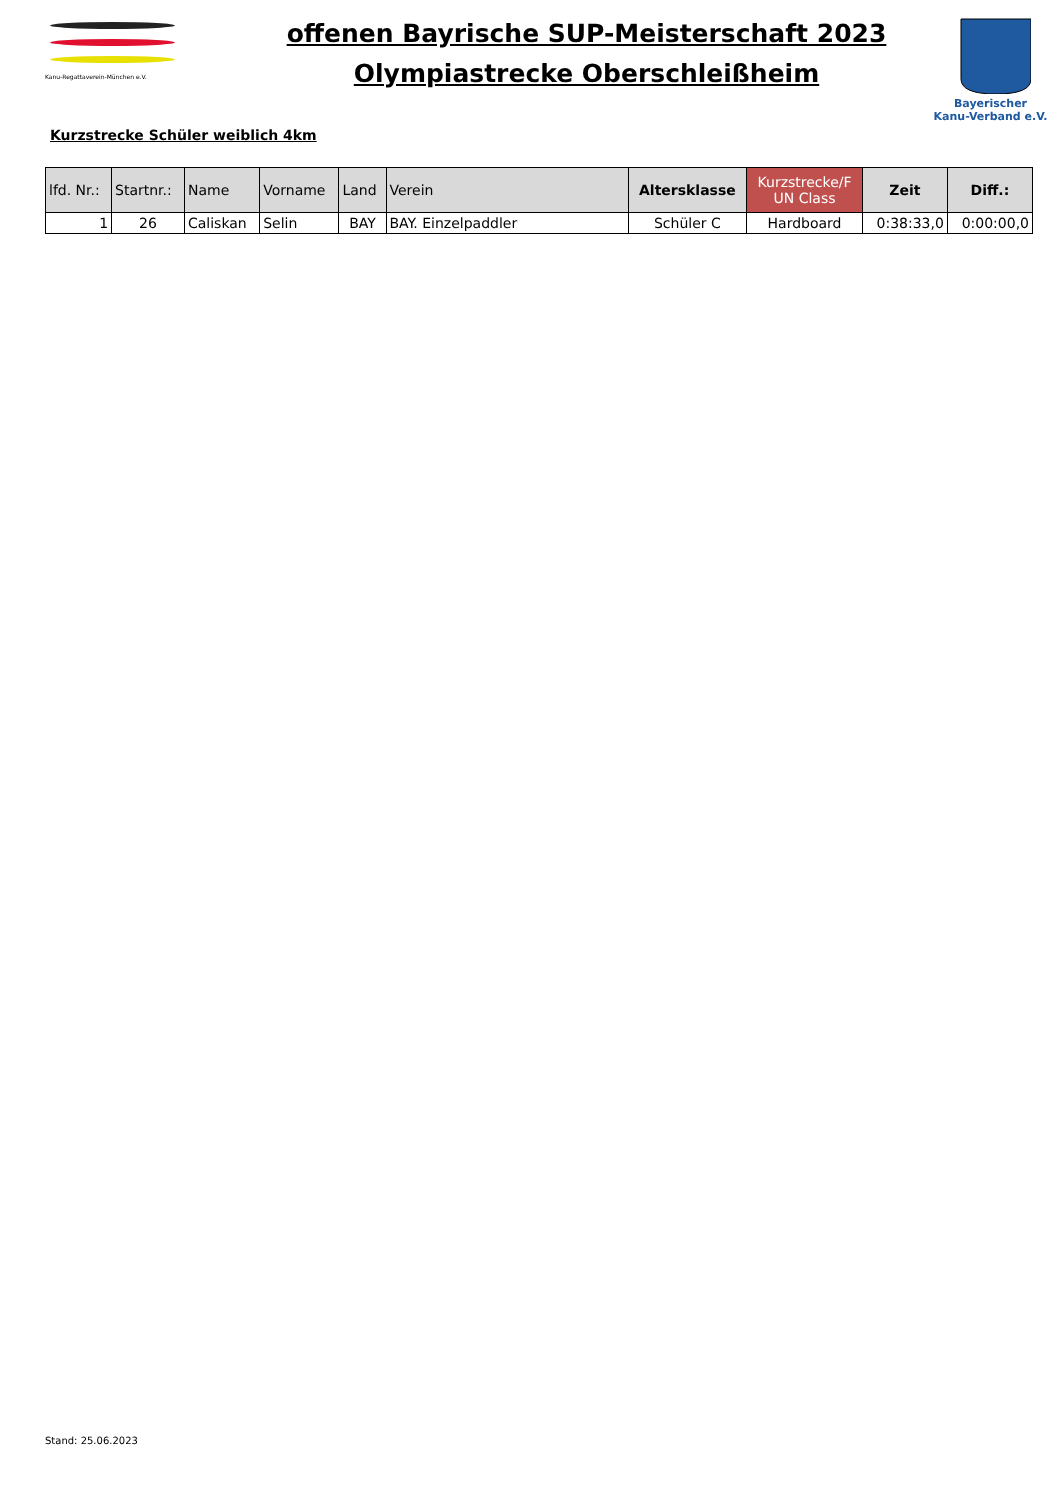Kanu-Regattaverein-München e.V.
offenen Bayrische SUP-Meisterschaft 2023
Olympiastrecke Oberschleißheim
Bayerischer
Kanu-Verband e.V.
Kurzstrecke Schüler weiblich 4km
| lfd. Nr.: | Startnr.: | Name | Vorname | Land | Verein | Altersklasse | Kurzstrecke/F UN Class | Zeit | Diff.: |
| --- | --- | --- | --- | --- | --- | --- | --- | --- | --- |
| 1 | 26 | Caliskan | Selin | BAY | BAY. Einzelpaddler | Schüler C | Hardboard | 0:38:33,0 | 0:00:00,0 |
Stand: 25.06.2023